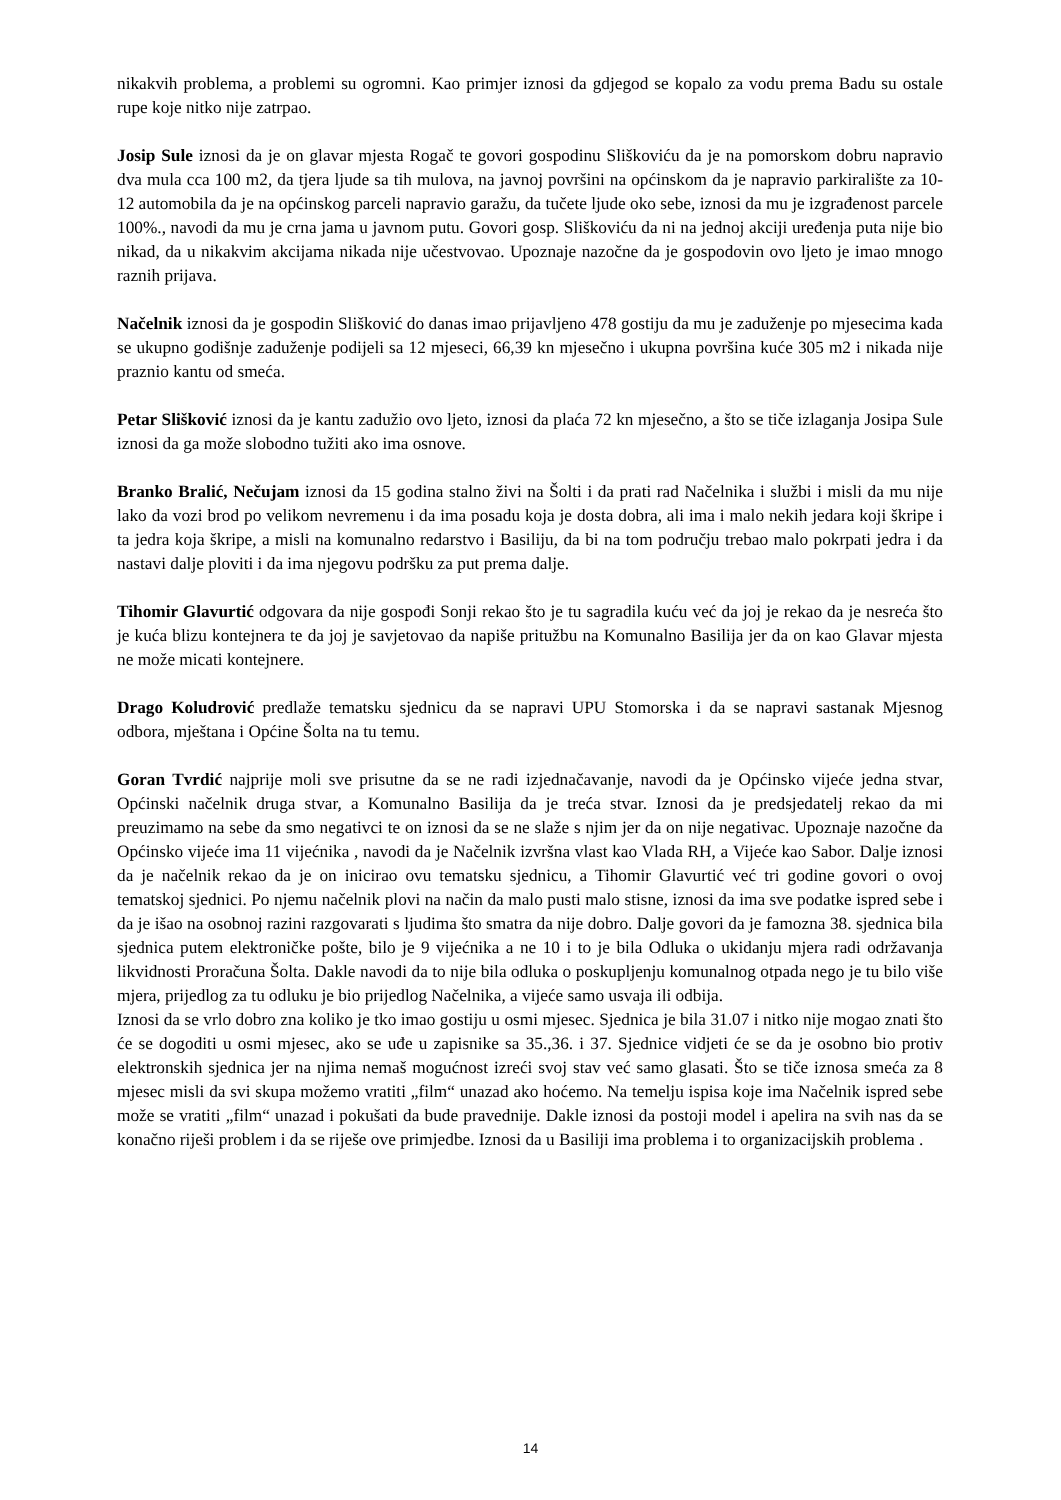nikakvih problema, a problemi su ogromni. Kao primjer iznosi da gdjegod se kopalo za vodu prema Badu su ostale rupe koje nitko nije zatrpao.
Josip Sule iznosi da je on glavar mjesta Rogač te govori gospodinu Sliškoviću da je na pomorskom dobru napravio dva mula cca 100 m2, da tjera ljude sa tih mulova, na javnoj površini na općinskom da je napravio parkiralište za 10-12 automobila da je na općinskog parceli napravio garažu, da tučete ljude oko sebe, iznosi da mu je izgrađenost parcele 100%., navodi da mu je crna jama u javnom putu. Govori gosp. Sliškoviću da ni na jednoj akciji uređenja puta nije bio nikad, da u nikakvim akcijama nikada nije učestvovao. Upoznaje nazočne da je gospodovin ovo ljeto je imao mnogo raznih prijava.
Načelnik iznosi da je gospodin Slišković do danas imao prijavljeno 478 gostiju da mu je zaduženje po mjesecima kada se ukupno godišnje zaduženje podijeli sa 12 mjeseci, 66,39 kn mjesečno i ukupna površina kuće 305 m2 i nikada nije praznio kantu od smeća.
Petar Slišković iznosi da je kantu zadužio ovo ljeto, iznosi da plaća 72 kn mjesečno, a što se tiče izlaganja Josipa Sule iznosi da ga može slobodno tužiti ako ima osnove.
Branko Bralić, Nečujam iznosi da 15 godina stalno živi na Šolti i da prati rad Načelnika i službi i misli da mu nije lako da vozi brod po velikom nevremenu i da ima posadu koja je dosta dobra, ali ima i malo nekih jedara koji škripe i ta jedra koja škripe, a misli na komunalno redarstvo i Basiliju, da bi na tom području trebao malo pokrpati jedra i da nastavi dalje ploviti i da ima njegovu podršku za put prema dalje.
Tihomir Glavurtić odgovara da nije gospođi Sonji rekao što je tu sagradila kuću već da joj je rekao da je nesreća što je kuća blizu kontejnera te da joj je savjetovao da napiše pritužbu na Komunalno Basilija jer da on kao Glavar mjesta ne može micati kontejnere.
Drago Koludrović predlaže tematsku sjednicu da se napravi UPU Stomorska i da se napravi sastanak Mjesnog odbora, mještana i Općine Šolta na tu temu.
Goran Tvrdić najprije moli sve prisutne da se ne radi izjednačavanje, navodi da je Općinsko vijeće jedna stvar, Općinski načelnik druga stvar, a Komunalno Basilija da je treća stvar. Iznosi da je predsjedatelj rekao da mi preuzimamo na sebe da smo negativci te on iznosi da se ne slaže s njim jer da on nije negativac. Upoznaje nazočne da Općinsko vijeće ima 11 vijećnika , navodi da je Načelnik izvršna vlast kao Vlada RH, a Vijeće kao Sabor. Dalje iznosi da je načelnik rekao da je on inicirao ovu tematsku sjednicu, a Tihomir Glavurtić već tri godine govori o ovoj tematskoj sjednici. Po njemu načelnik plovi na način da malo pusti malo stisne, iznosi da ima sve podatke ispred sebe i da je išao na osobnoj razini razgovarati s ljudima što smatra da nije dobro. Dalje govori da je famozna 38. sjednica bila sjednica putem elektroničke pošte, bilo je 9 vijećnika a ne 10 i to je bila Odluka o ukidanju mjera radi održavanja likvidnosti Proračuna Šolta. Dakle navodi da to nije bila odluka o poskupljenju komunalnog otpada nego je tu bilo više mjera, prijedlog za tu odluku je bio prijedlog Načelnika, a vijeće samo usvaja ili odbija.
Iznosi da se vrlo dobro zna koliko je tko imao gostiju u osmi mjesec. Sjednica je bila 31.07 i nitko nije mogao znati što će se dogoditi u osmi mjesec, ako se uđe u zapisnike sa 35.,36. i 37. Sjednice vidjeti će se da je osobno bio protiv elektronskih sjednica jer na njima nemaš mogućnost izreći svoj stav već samo glasati. Što se tiče iznosa smeća za 8 mjesec misli da svi skupa možemo vratiti „film“ unazad ako hoćemo. Na temelju ispisa koje ima Načelnik ispred sebe može se vratiti „film“ unazad i pokušati da bude pravednije. Dakle iznosi da postoji model i apelira na svih nas da se konačno riješi problem i da se riješe ove primjedbe. Iznosi da u Basiliji ima problema i to organizacijskih problema .
14